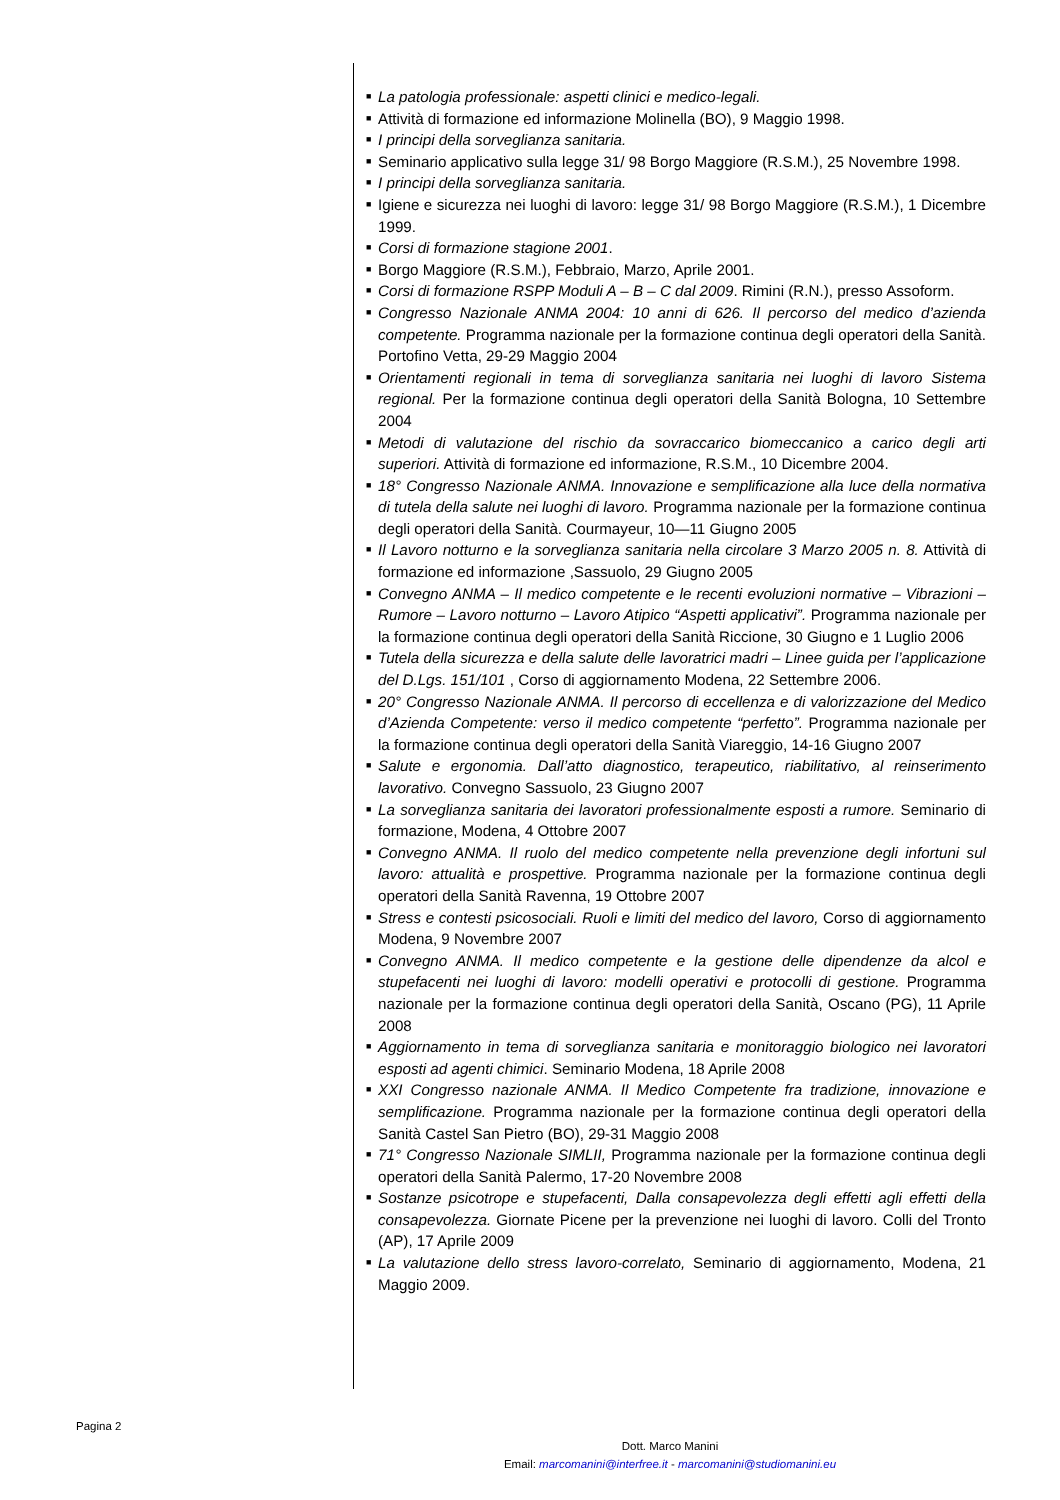■ La patologia professionale: aspetti clinici e medico-legali.
■ Attività di formazione ed informazione Molinella (BO), 9 Maggio 1998.
■ I principi della sorveglianza sanitaria.
■ Seminario applicativo sulla legge 31/ 98 Borgo Maggiore (R.S.M.), 25 Novembre 1998.
■ I principi della sorveglianza sanitaria.
■ Igiene e sicurezza nei luoghi di lavoro: legge 31/ 98 Borgo Maggiore (R.S.M.), 1 Dicembre 1999.
■ Corsi di formazione stagione 2001.
■ Borgo Maggiore (R.S.M.), Febbraio, Marzo, Aprile 2001.
■ Corsi di formazione RSPP Moduli A – B – C dal 2009. Rimini (R.N.), presso Assoform.
■ Congresso Nazionale ANMA 2004: 10 anni di 626. Il percorso del medico d’azienda competente. Programma nazionale per la formazione continua degli operatori della Sanità. Portofino Vetta, 29-29 Maggio 2004
■ Orientamenti regionali in tema di sorveglianza sanitaria nei luoghi di lavoro Sistema regional. Per la formazione continua degli operatori della Sanità Bologna, 10 Settembre 2004
■ Metodi di valutazione del rischio da sovraccarico biomeccanico a carico degli arti superiori. Attività di formazione ed informazione, R.S.M., 10 Dicembre 2004.
■ 18° Congresso Nazionale ANMA. Innovazione e semplificazione alla luce della normativa di tutela della salute nei luoghi di lavoro. Programma nazionale per la formazione continua degli operatori della Sanità. Courmayeur, 10—11 Giugno 2005
■ Il Lavoro notturno e la sorveglianza sanitaria nella circolare 3 Marzo 2005 n. 8. Attività di formazione ed informazione ,Sassuolo, 29 Giugno 2005
■ Convegno ANMA – Il medico competente e le recenti evoluzioni normative – Vibrazioni – Rumore – Lavoro notturno – Lavoro Atipico “Aspetti applicativi”. Programma nazionale per la formazione continua degli operatori della Sanità Riccione, 30 Giugno e 1 Luglio 2006
■ Tutela della sicurezza e della salute delle lavoratrici madri – Linee guida per l’applicazione del D.Lgs. 151/101 , Corso di aggiornamento Modena, 22 Settembre 2006.
■ 20° Congresso Nazionale ANMA. Il percorso di eccellenza e di valorizzazione del Medico d’Azienda Competente: verso il medico competente “perfetto”. Programma nazionale per la formazione continua degli operatori della Sanità Viareggio, 14-16 Giugno 2007
■ Salute e ergonomia. Dall’atto diagnostico, terapeutico, riabilitativo, al reinserimento lavorativo. Convegno Sassuolo, 23 Giugno 2007
■ La sorveglianza sanitaria dei lavoratori professionalmente esposti a rumore. Seminario di formazione, Modena, 4 Ottobre 2007
■ Convegno ANMA. Il ruolo del medico competente nella prevenzione degli infortuni sul lavoro: attualità e prospettive. Programma nazionale per la formazione continua degli operatori della Sanità Ravenna, 19 Ottobre 2007
■ Stress e contesti psicosociali. Ruoli e limiti del medico del lavoro, Corso di aggiornamento Modena, 9 Novembre 2007
■ Convegno ANMA. Il medico competente e la gestione delle dipendenze da alcol e stupefacenti nei luoghi di lavoro: modelli operativi e protocolli di gestione. Programma nazionale per la formazione continua degli operatori della Sanità, Oscano (PG), 11 Aprile 2008
■ Aggiornamento in tema di sorveglianza sanitaria e monitoraggio biologico nei lavoratori esposti ad agenti chimici. Seminario Modena, 18 Aprile 2008
■ XXI Congresso nazionale ANMA. Il Medico Competente fra tradizione, innovazione e semplificazione. Programma nazionale per la formazione continua degli operatori della Sanità Castel San Pietro (BO), 29-31 Maggio 2008
■ 71° Congresso Nazionale SIMLII, Programma nazionale per la formazione continua degli operatori della Sanità Palermo, 17-20 Novembre 2008
■ Sostanze psicotrope e stupefacenti, Dalla consapevolezza degli effetti agli effetti della consapevolezza. Giornate Picene per la prevenzione nei luoghi di lavoro. Colli del Tronto (AP), 17 Aprile 2009
■ La valutazione dello stress lavoro-correlato, Seminario di aggiornamento, Modena, 21 Maggio 2009.
Pagina 2
Dott. Marco Manini
Email: marcomanini@interfree.it - marcomanini@studiomanini.eu